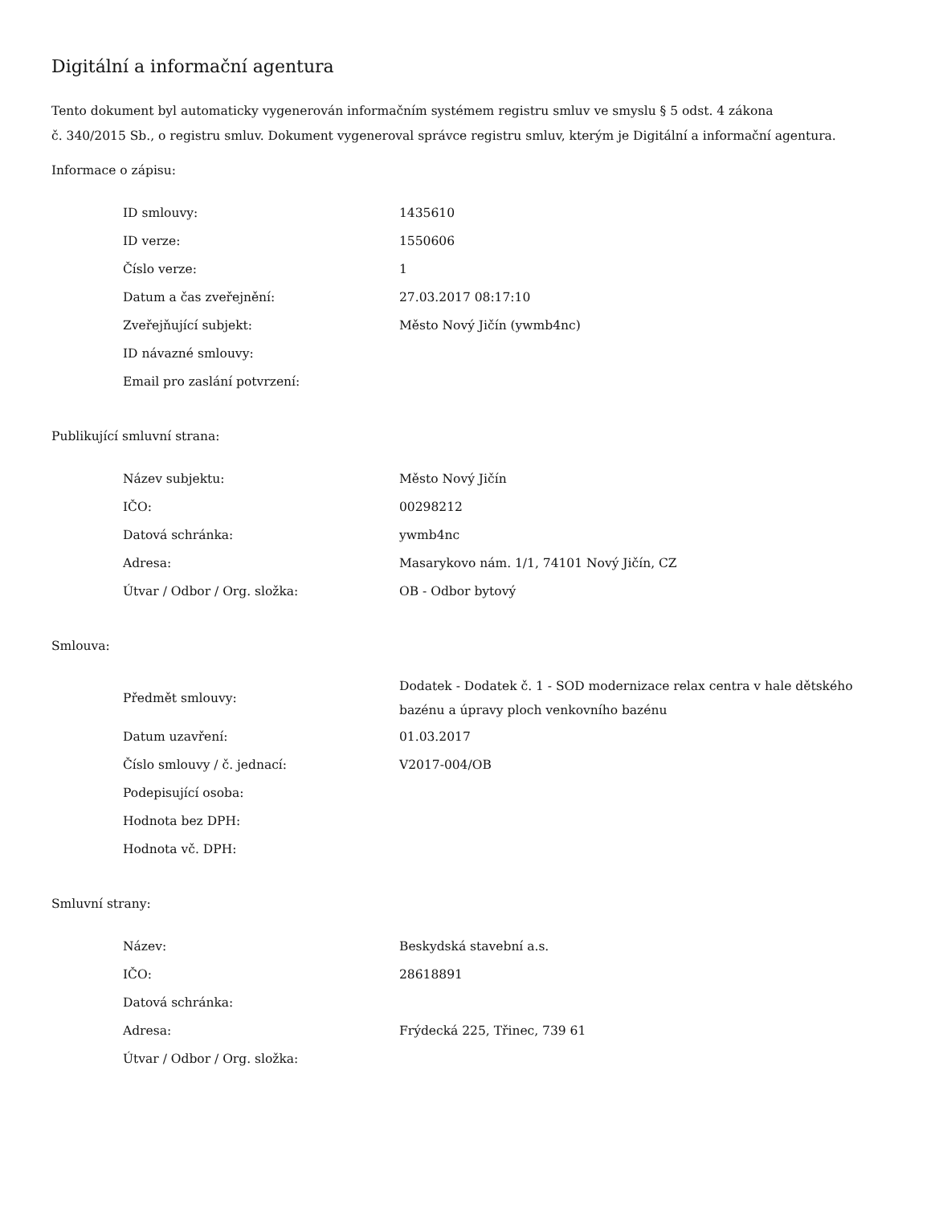Digitální a informační agentura
Tento dokument byl automaticky vygenerován informačním systémem registru smluv ve smyslu § 5 odst. 4 zákona
č. 340/2015 Sb., o registru smluv. Dokument vygeneroval správce registru smluv, kterým je Digitální a informační agentura.
Informace o zápisu:
| ID smlouvy: | 1435610 |
| ID verze: | 1550606 |
| Číslo verze: | 1 |
| Datum a čas zveřejnění: | 27.03.2017 08:17:10 |
| Zveřejňující subjekt: | Město Nový Jičín (ywmb4nc) |
| ID návazné smlouvy: | |
| Email pro zaslání potvrzení: | |
Publikující smluvní strana:
| Název subjektu: | Město Nový Jičín |
| IČO: | 00298212 |
| Datová schránka: | ywmb4nc |
| Adresa: | Masarykovo nám. 1/1, 74101 Nový Jičín, CZ |
| Útvar / Odbor / Org. složka: | OB - Odbor bytový |
Smlouva:
| Předmět smlouvy: | Dodatek - Dodatek č. 1 - SOD modernizace relax centra v hale dětského bazénu a úpravy ploch venkovního bazénu |
| Datum uzavření: | 01.03.2017 |
| Číslo smlouvy / č. jednací: | V2017-004/OB |
| Podepisující osoba: | |
| Hodnota bez DPH: | |
| Hodnota vč. DPH: | |
Smluvní strany:
| Název: | Beskydská stavební a.s. |
| IČO: | 28618891 |
| Datová schránka: | |
| Adresa: | Frýdecká 225, Třinec, 739 61 |
| Útvar / Odbor / Org. složka: | |